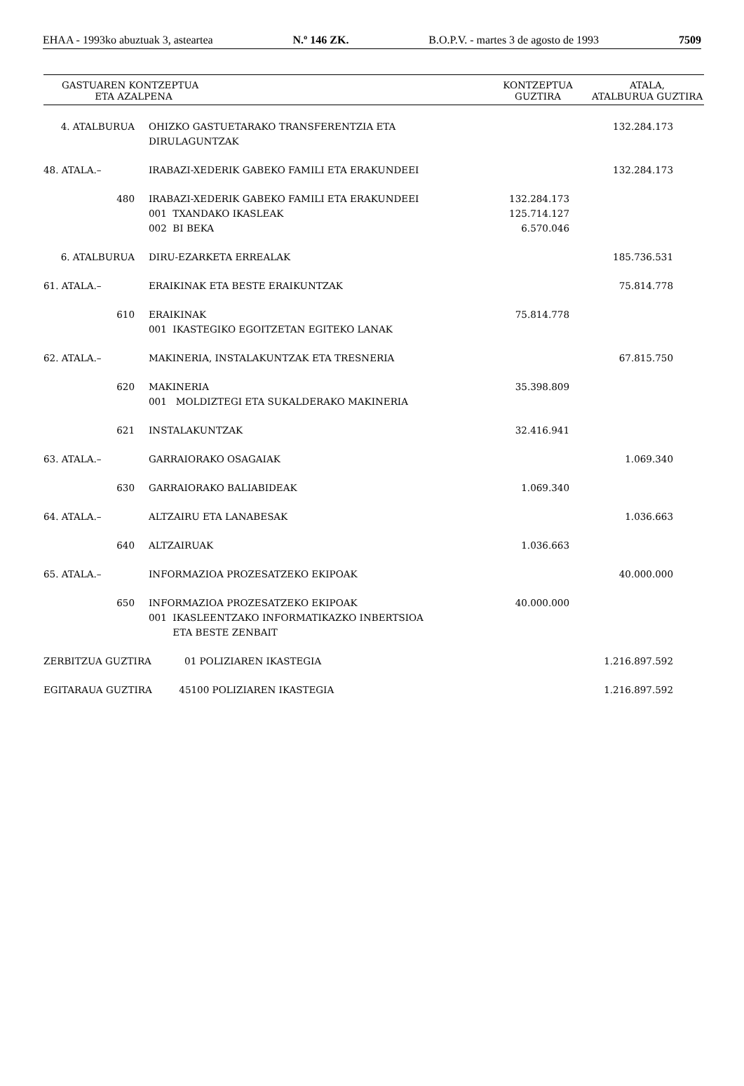EHAA - 1993ko abuztuak 3, asteartea N.º 146 ZK. B.O.P.V. - martes 3 de agosto de 1993 7509
| GASTUAREN KONTZEPTUA ETA AZALPENA | | | KONTZEPTUA GUZTIRA | ATALA, ATALBURUA GUZTIRA |
| --- | --- | --- | --- | --- |
| 4. ATALBURUA | | OHIZKO GASTUETARAKO TRANSFERENTZIA ETA DIRULAGUNTZAK | | 132.284.173 |
| 48. ATALA.– | | IRABAZI-XEDERIK GABEKO FAMILI ETA ERAKUNDEEI | | 132.284.173 |
| 480 | | IRABAZI-XEDERIK GABEKO FAMILI ETA ERAKUNDEEI 001 TXANDAKO IKASLEAK 002 BI BEKA | 132.284.173 125.714.127 6.570.046 | |
| 6. ATALBURUA | | DIRU-EZARKETA ERREALAK | | 185.736.531 |
| 61. ATALA.– | | ERAIKINAK ETA BESTE ERAIKUNTZAK | | 75.814.778 |
| 610 | | ERAIKINAK 001 IKASTEGIKO EGOITZETAN EGITEKO LANAK | 75.814.778 | |
| 62. ATALA.– | | MAKINERIA, INSTALAKUNTZAK ETA TRESNERIA | | 67.815.750 |
| 620 | | MAKINERIA 001 MOLDIZTEGI ETA SUKALDERAKO MAKINERIA | 35.398.809 | |
| 621 | | INSTALAKUNTZAK | 32.416.941 | |
| 63. ATALA.– | | GARRAIORAKO OSAGAIAK | | 1.069.340 |
| 630 | | GARRAIORAKO BALIABIDEAK | 1.069.340 | |
| 64. ATALA.– | | ALTZAIRU ETA LANABESAK | | 1.036.663 |
| 640 | | ALTZAIRUAK | 1.036.663 | |
| 65. ATALA.– | | INFORMAZIOA PROZESATZEKO EKIPOAK | | 40.000.000 |
| 650 | | INFORMAZIOA PROZESATZEKO EKIPOAK 001 IKASLEENTZAKO INFORMATIKAZKO INBERTSIOA ETA BESTE ZENBAIT | 40.000.000 | |
| ZERBITZUA GUZTIRA 01 POLIZIAREN IKASTEGIA | | | | 1.216.897.592 |
| EGITARAUA GUZTIRA 45100 POLIZIAREN IKASTEGIA | | | | 1.216.897.592 |